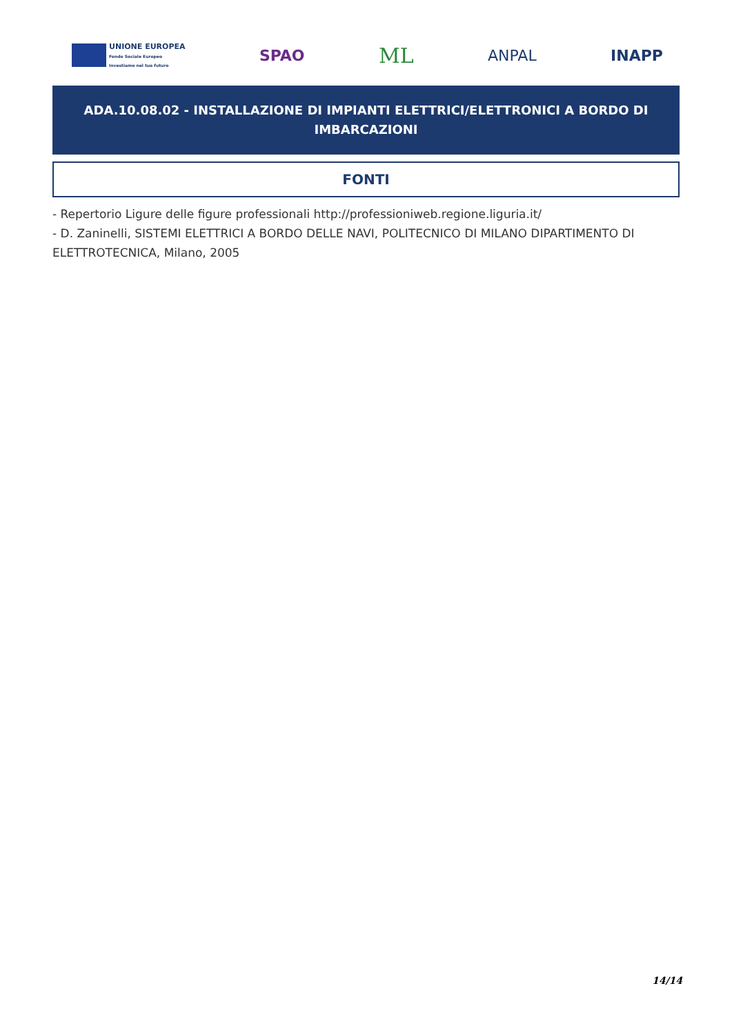UNIONE EUROPEA
Fondo Sociale Europeo
Investiamo nel tuo futuro
SPAO
ML
ANPAL INAPP
ADA.10.08.02 - INSTALLAZIONE DI IMPIANTI ELETTRICI/ELETTRONICI A BORDO DI IMBARCAZIONI
FONTI
- Repertorio Ligure delle figure professionali http://professioniweb.regione.liguria.it/
- D. Zaninelli, SISTEMI ELETTRICI A BORDO DELLE NAVI, POLITECNICO DI MILANO DIPARTIMENTO DI ELETTROTECNICA, Milano, 2005
14/14